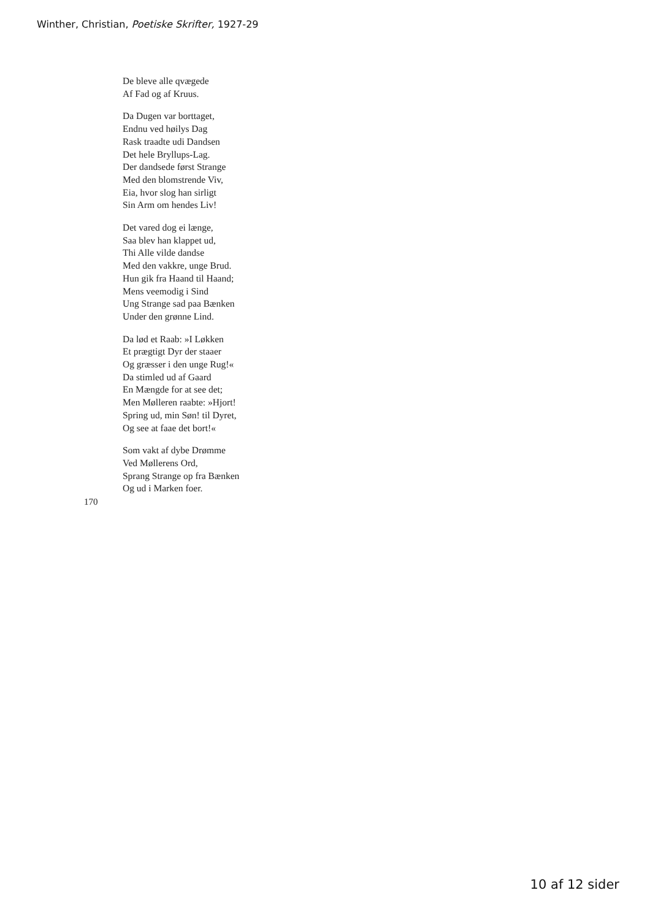Winther, Christian, Poetiske Skrifter, 1927-29
De bleve alle qvægede
Af Fad og af Kruus.
Da Dugen var borttaget,
Endnu ved høilys Dag
Rask traadte udi Dandsen
Det hele Bryllups-Lag.
Der dandsede først Strange
Med den blomstrende Viv,
Eia, hvor slog han sirligt
Sin Arm om hendes Liv!
Det vared dog ei længe,
Saa blev han klappet ud,
Thi Alle vilde dandse
Med den vakkre, unge Brud.
Hun gik fra Haand til Haand;
Mens veemodig i Sind
Ung Strange sad paa Bænken
Under den grønne Lind.
Da lød et Raab: »I Løkken
Et prægtigt Dyr der staaer
Og græsser i den unge Rug!«
Da stimled ud af Gaard
En Mængde for at see det;
Men Mølleren raabte: »Hjort!
Spring ud, min Søn! til Dyret,
Og see at faae det bort!«
Som vakt af dybe Drømme
Ved Møllerens Ord,
Sprang Strange op fra Bænken
Og ud i Marken foer.
170
10 af 12 sider